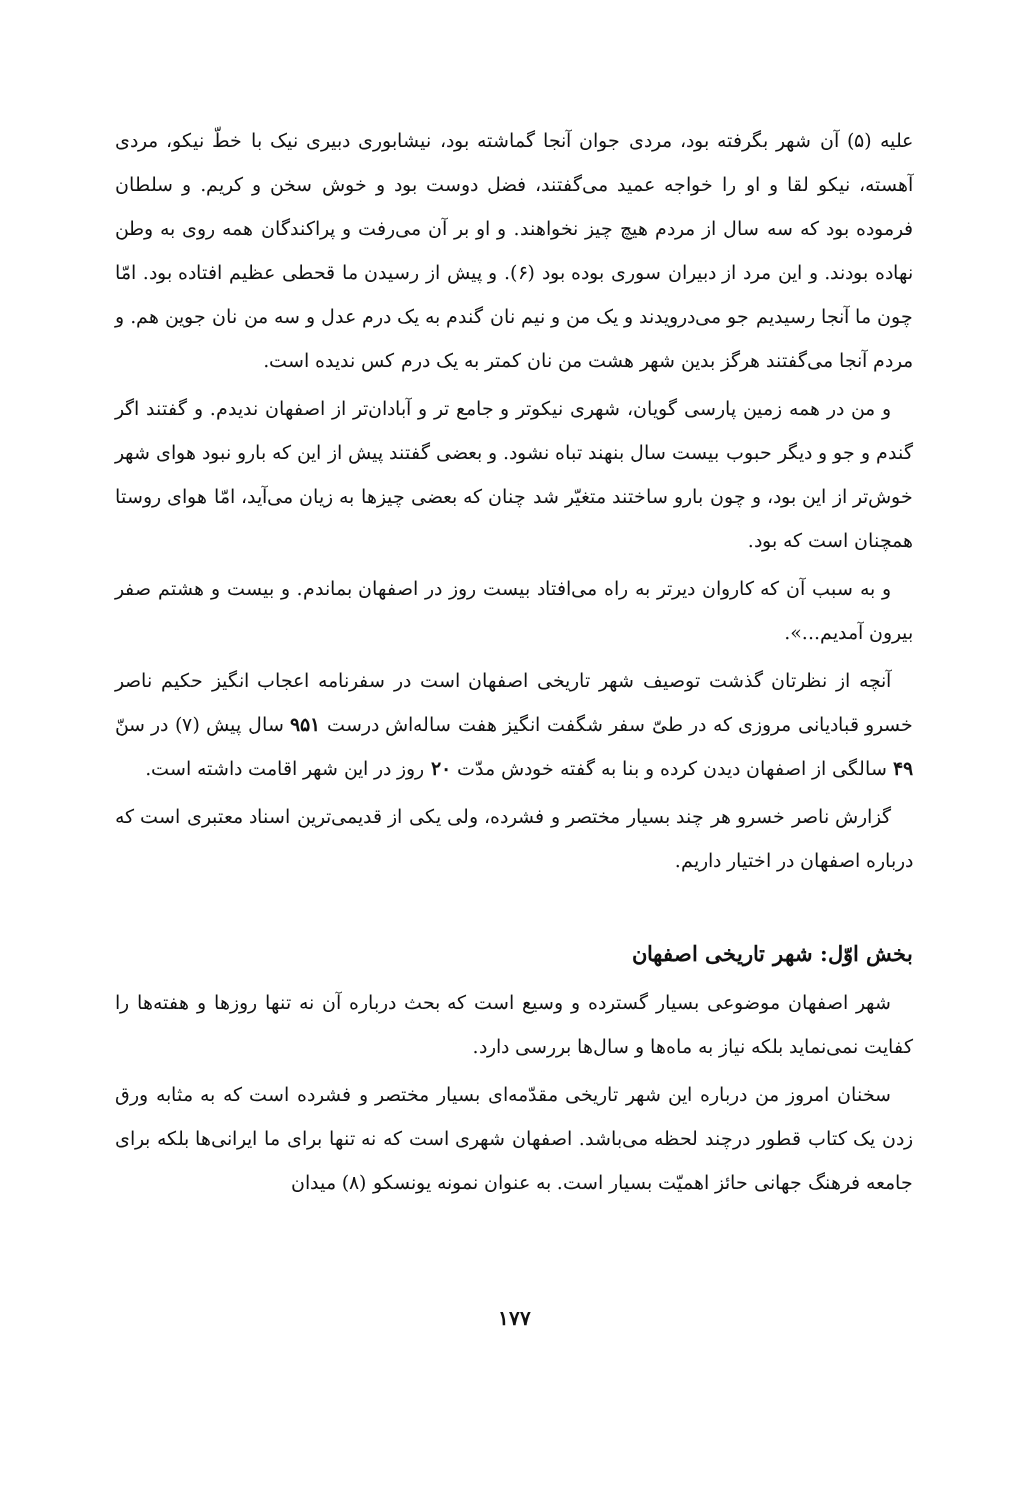علیه (۵) آن شهر بگرفته بود، مردی جوان آنجا گماشته بود، نیشابوری دبیری نیک با خطّ نیکو، مردی آهسته، نیکو لقا و او را خواجه عمید می‌گفتند، فضل دوست بود و خوش سخن و کریم. و سلطان فرموده بود که سه سال از مردم هیچ چیز نخواهند. و او بر آن می‌رفت و پراکندگان همه روی به وطن نهاده بودند. و این مرد از دبیران سوری بوده بود (۶). و پیش از رسیدن ما قحطی عظیم افتاده بود. امّا چون ما آنجا رسیدیم جو می‌درویدند و یک من و نیم نان گندم به یک درم عدل و سه من نان جوین هم. و مردم آنجا می‌گفتند هرگز بدین شهر هشت من نان کمتر به یک درم کس ندیده است.
و من در همه زمین پارسی گویان، شهری نیکوتر و جامع تر و آبادان‌تر از اصفهان ندیدم. و گفتند اگر گندم و جو و دیگر حبوب بیست سال بنهند تباه نشود. و بعضی گفتند پیش از این که بارو نبود هوای شهر خوش‌تر از این بود، و چون بارو ساختند متغیّر شد چنان که بعضی چیزها به زیان می‌آید، امّا هوای روستا همچنان است که بود.
و به سبب آن که کاروان دیرتر به راه می‌افتاد بیست روز در اصفهان بماندم. و بیست و هشتم صفر بیرون آمدیم...».
آنچه از نظرتان گذشت توصیف شهر تاریخی اصفهان است در سفرنامه اعجاب انگیز حکیم ناصر خسرو قبادیانی مروزی که در طیّ سفر شگفت انگیز هفت ساله‌اش درست ۹۵۱ سال پیش (۷) در سنّ ۴۹ سالگی از اصفهان دیدن کرده و بنا به گفته خودش مدّت ۲۰ روز در این شهر اقامت داشته است.
گزارش ناصر خسرو هر چند بسیار مختصر و فشرده، ولی یکی از قدیمی‌ترین اسناد معتبری است که درباره اصفهان در اختیار داریم.
بخش اوّل: شهر تاریخی اصفهان
شهر اصفهان موضوعی بسیار گسترده و وسیع است که بحث درباره آن نه تنها روزها و هفته‌ها را کفایت نمی‌نماید بلکه نیاز به ماه‌ها و سال‌ها بررسی دارد.
سخنان امروز من درباره این شهر تاریخی مقدّمه‌ای بسیار مختصر و فشرده است که به مثابه ورق زدن یک کتاب قطور درچند لحظه می‌باشد. اصفهان شهری است که نه تنها برای ما ایرانی‌ها بلکه برای جامعه فرهنگ جهانی حائز اهمیّت بسیار است. به عنوان نمونه یونسکو (۸) میدان
۱۷۷